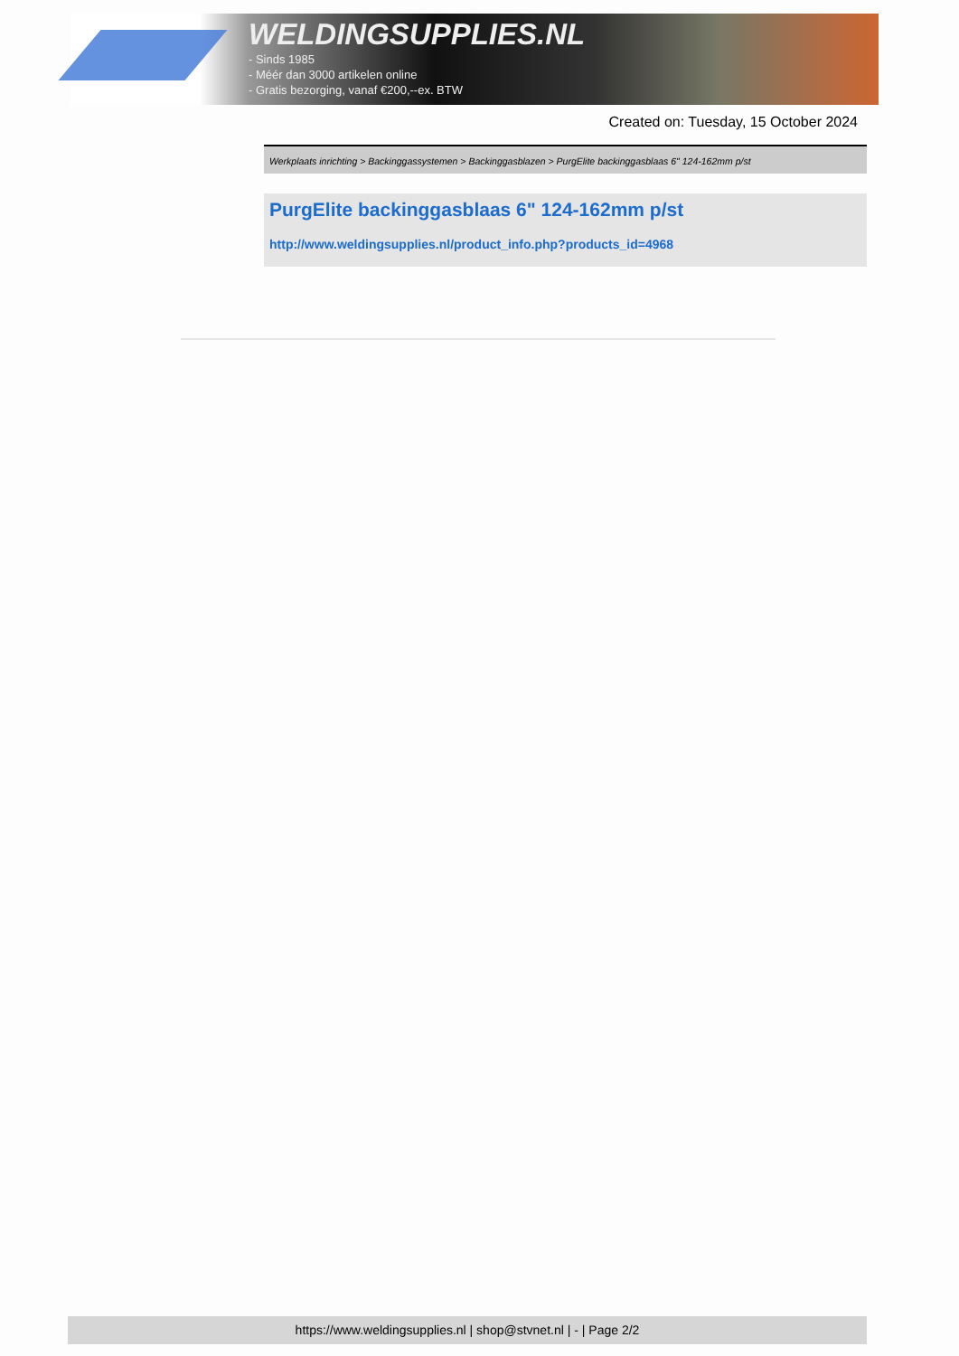WELDINGSUPPLIES.NL
- Sinds 1985
- Méér dan 3000 artikelen online
- Gratis bezorging, vanaf €200,--ex. BTW
Created on: Tuesday, 15 October 2024
Werkplaats inrichting > Backinggassystemen > Backinggasblazen > PurgElite backinggasblaas 6" 124-162mm p/st
PurgElite backinggasblaas 6" 124-162mm p/st
http://www.weldingsupplies.nl/product_info.php?products_id=4968
https://www.weldingsupplies.nl | shop@stvnet.nl | - | Page 2/2